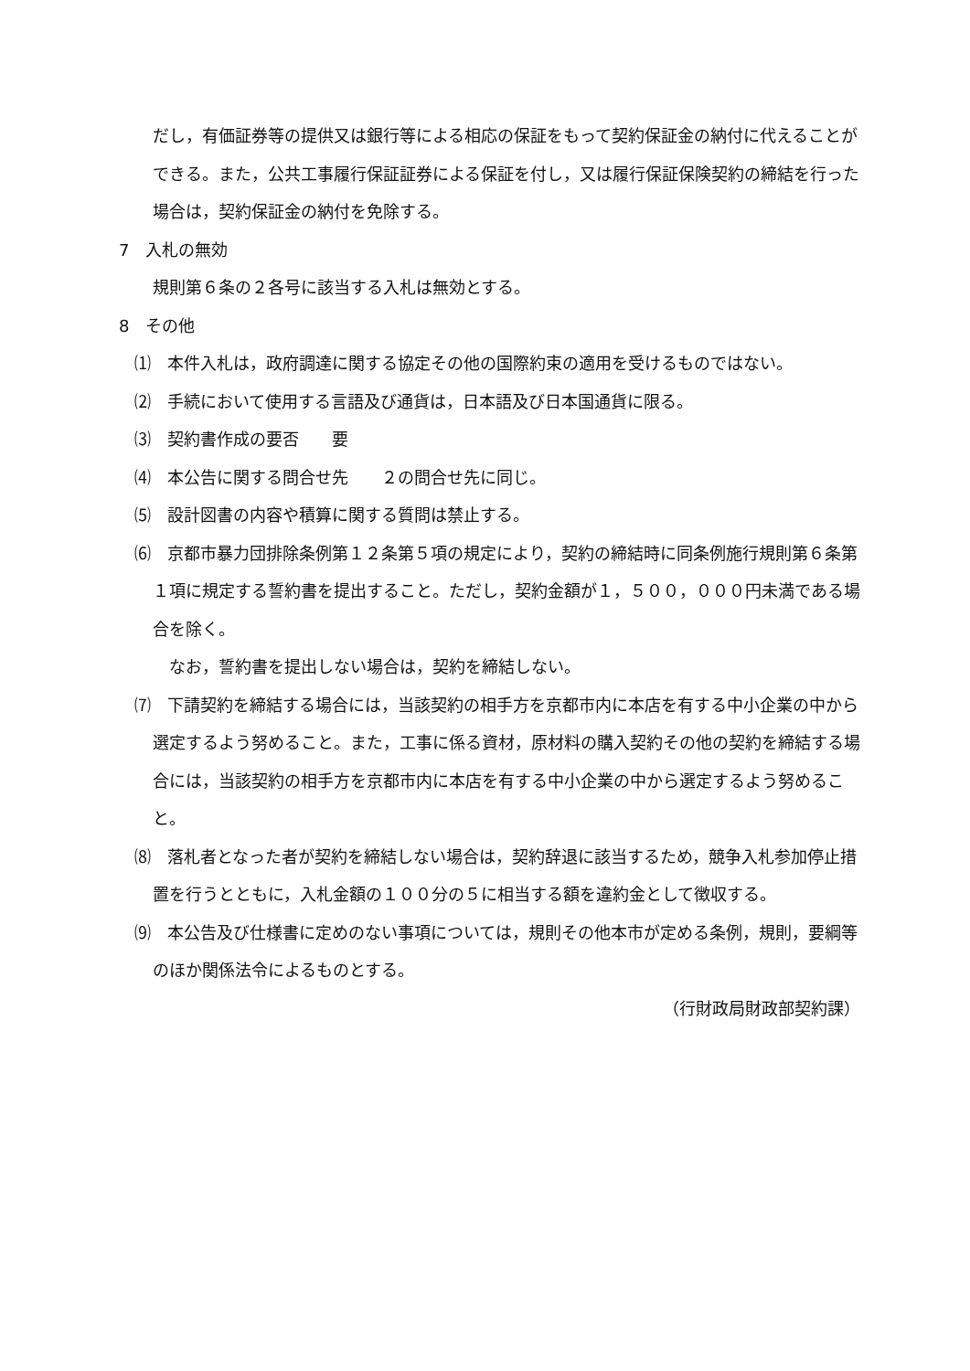だし，有価証券等の提供又は銀行等による相応の保証をもって契約保証金の納付に代えることができる。また，公共工事履行保証証券による保証を付し，又は履行保証保険契約の締結を行った場合は，契約保証金の納付を免除する。
7　入札の無効
規則第６条の２各号に該当する入札は無効とする。
8　その他
⑴　本件入札は，政府調達に関する協定その他の国際約束の適用を受けるものではない。
⑵　手続において使用する言語及び通貨は，日本語及び日本国通貨に限る。
⑶　契約書作成の要否　　要
⑷　本公告に関する問合せ先　　２の問合せ先に同じ。
⑸　設計図書の内容や積算に関する質問は禁止する。
⑹　京都市暴力団排除条例第１２条第５項の規定により，契約の締結時に同条例施行規則第６条第１項に規定する誓約書を提出すること。ただし，契約金額が１，５００，０００円未満である場合を除く。
なお，誓約書を提出しない場合は，契約を締結しない。
⑺　下請契約を締結する場合には，当該契約の相手方を京都市内に本店を有する中小企業の中から選定するよう努めること。また，工事に係る資材，原材料の購入契約その他の契約を締結する場合には，当該契約の相手方を京都市内に本店を有する中小企業の中から選定するよう努めること。
⑻　落札者となった者が契約を締結しない場合は，契約辞退に該当するため，競争入札参加停止措置を行うとともに，入札金額の１００分の５に相当する額を違約金として徴収する。
⑼　本公告及び仕様書に定めのない事項については，規則その他本市が定める条例，規則，要綱等のほか関係法令によるものとする。
（行財政局財政部契約課）